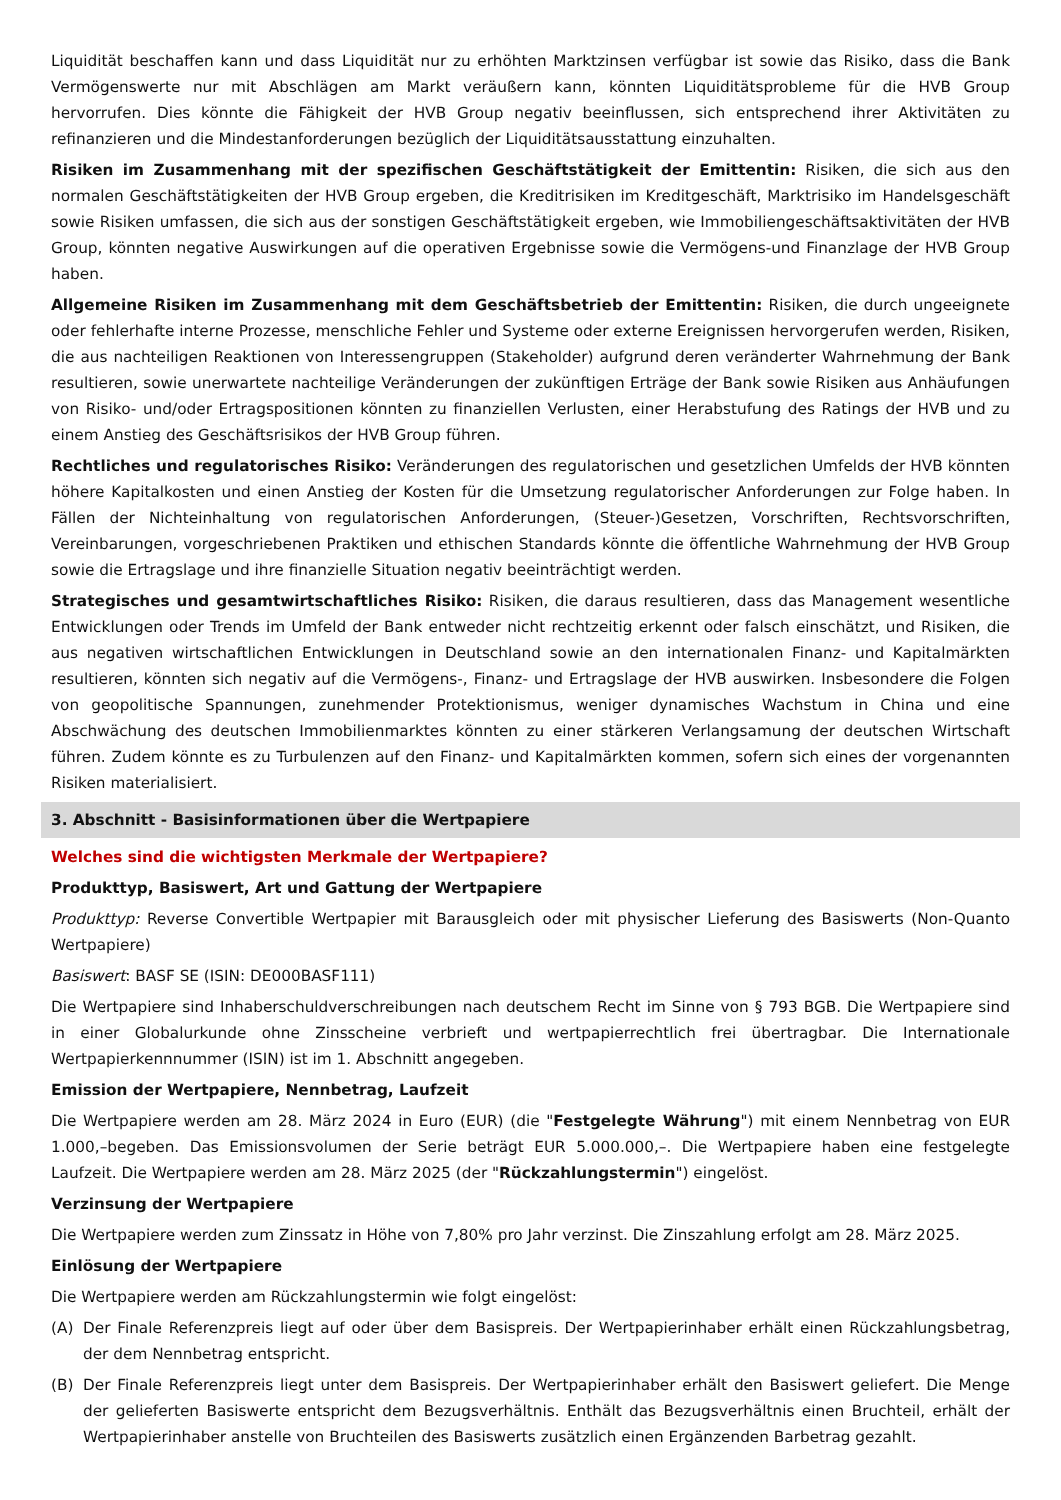Liquidität beschaffen kann und dass Liquidität nur zu erhöhten Marktzinsen verfügbar ist sowie das Risiko, dass die Bank Vermögenswerte nur mit Abschlägen am Markt veräußern kann, könnten Liquiditätsprobleme für die HVB Group hervorrufen. Dies könnte die Fähigkeit der HVB Group negativ beeinflussen, sich entsprechend ihrer Aktivitäten zu refinanzieren und die Mindestanforderungen bezüglich der Liquiditätsausstattung einzuhalten.
Risiken im Zusammenhang mit der spezifischen Geschäftstätigkeit der Emittentin: Risiken, die sich aus den normalen Geschäftstätigkeiten der HVB Group ergeben, die Kreditrisiken im Kreditgeschäft, Marktrisiko im Handelsgeschäft sowie Risiken umfassen, die sich aus der sonstigen Geschäftstätigkeit ergeben, wie Immobiliengeschäftsaktivitäten der HVB Group, könnten negative Auswirkungen auf die operativen Ergebnisse sowie die Vermögens-und Finanzlage der HVB Group haben.
Allgemeine Risiken im Zusammenhang mit dem Geschäftsbetrieb der Emittentin: Risiken, die durch ungeeignete oder fehlerhafte interne Prozesse, menschliche Fehler und Systeme oder externe Ereignissen hervorgerufen werden, Risiken, die aus nachteiligen Reaktionen von Interessengruppen (Stakeholder) aufgrund deren veränderter Wahrnehmung der Bank resultieren, sowie unerwartete nachteilige Veränderungen der zukünftigen Erträge der Bank sowie Risiken aus Anhäufungen von Risiko- und/oder Ertragspositionen könnten zu finanziellen Verlusten, einer Herabstufung des Ratings der HVB und zu einem Anstieg des Geschäftsrisikos der HVB Group führen.
Rechtliches und regulatorisches Risiko: Veränderungen des regulatorischen und gesetzlichen Umfelds der HVB könnten höhere Kapitalkosten und einen Anstieg der Kosten für die Umsetzung regulatorischer Anforderungen zur Folge haben. In Fällen der Nichteinhaltung von regulatorischen Anforderungen, (Steuer-)Gesetzen, Vorschriften, Rechtsvorschriften, Vereinbarungen, vorgeschriebenen Praktiken und ethischen Standards könnte die öffentliche Wahrnehmung der HVB Group sowie die Ertragslage und ihre finanzielle Situation negativ beeinträchtigt werden.
Strategisches und gesamtwirtschaftliches Risiko: Risiken, die daraus resultieren, dass das Management wesentliche Entwicklungen oder Trends im Umfeld der Bank entweder nicht rechtzeitig erkennt oder falsch einschätzt, und Risiken, die aus negativen wirtschaftlichen Entwicklungen in Deutschland sowie an den internationalen Finanz- und Kapitalmärkten resultieren, könnten sich negativ auf die Vermögens-, Finanz- und Ertragslage der HVB auswirken. Insbesondere die Folgen von geopolitische Spannungen, zunehmender Protektionismus, weniger dynamisches Wachstum in China und eine Abschwächung des deutschen Immobilienmarktes könnten zu einer stärkeren Verlangsamung der deutschen Wirtschaft führen. Zudem könnte es zu Turbulenzen auf den Finanz- und Kapitalmärkten kommen, sofern sich eines der vorgenannten Risiken materialisiert.
3. Abschnitt - Basisinformationen über die Wertpapiere
Welches sind die wichtigsten Merkmale der Wertpapiere?
Produkttyp, Basiswert, Art und Gattung der Wertpapiere
Produkttyp: Reverse Convertible Wertpapier mit Barausgleich oder mit physischer Lieferung des Basiswerts (Non-Quanto Wertpapiere)
Basiswert: BASF SE (ISIN: DE000BASF111)
Die Wertpapiere sind Inhaberschuldverschreibungen nach deutschem Recht im Sinne von § 793 BGB. Die Wertpapiere sind in einer Globalurkunde ohne Zinsscheine verbrieft und wertpapierrechtlich frei übertragbar. Die Internationale Wertpapierkennnummer (ISIN) ist im 1. Abschnitt angegeben.
Emission der Wertpapiere, Nennbetrag, Laufzeit
Die Wertpapiere werden am 28. März 2024 in Euro (EUR) (die "Festgelegte Währung") mit einem Nennbetrag von EUR 1.000,–begeben. Das Emissionsvolumen der Serie beträgt EUR 5.000.000,–. Die Wertpapiere haben eine festgelegte Laufzeit. Die Wertpapiere werden am 28. März 2025 (der "Rückzahlungstermin") eingelöst.
Verzinsung der Wertpapiere
Die Wertpapiere werden zum Zinssatz in Höhe von 7,80% pro Jahr verzinst. Die Zinszahlung erfolgt am 28. März 2025.
Einlösung der Wertpapiere
Die Wertpapiere werden am Rückzahlungstermin wie folgt eingelöst:
(A) Der Finale Referenzpreis liegt auf oder über dem Basispreis. Der Wertpapierinhaber erhält einen Rückzahlungsbetrag, der dem Nennbetrag entspricht.
(B) Der Finale Referenzpreis liegt unter dem Basispreis. Der Wertpapierinhaber erhält den Basiswert geliefert. Die Menge der gelieferten Basiswerte entspricht dem Bezugsverhältnis. Enthält das Bezugsverhältnis einen Bruchteil, erhält der Wertpapierinhaber anstelle von Bruchteilen des Basiswerts zusätzlich einen Ergänzenden Barbetrag gezahlt.